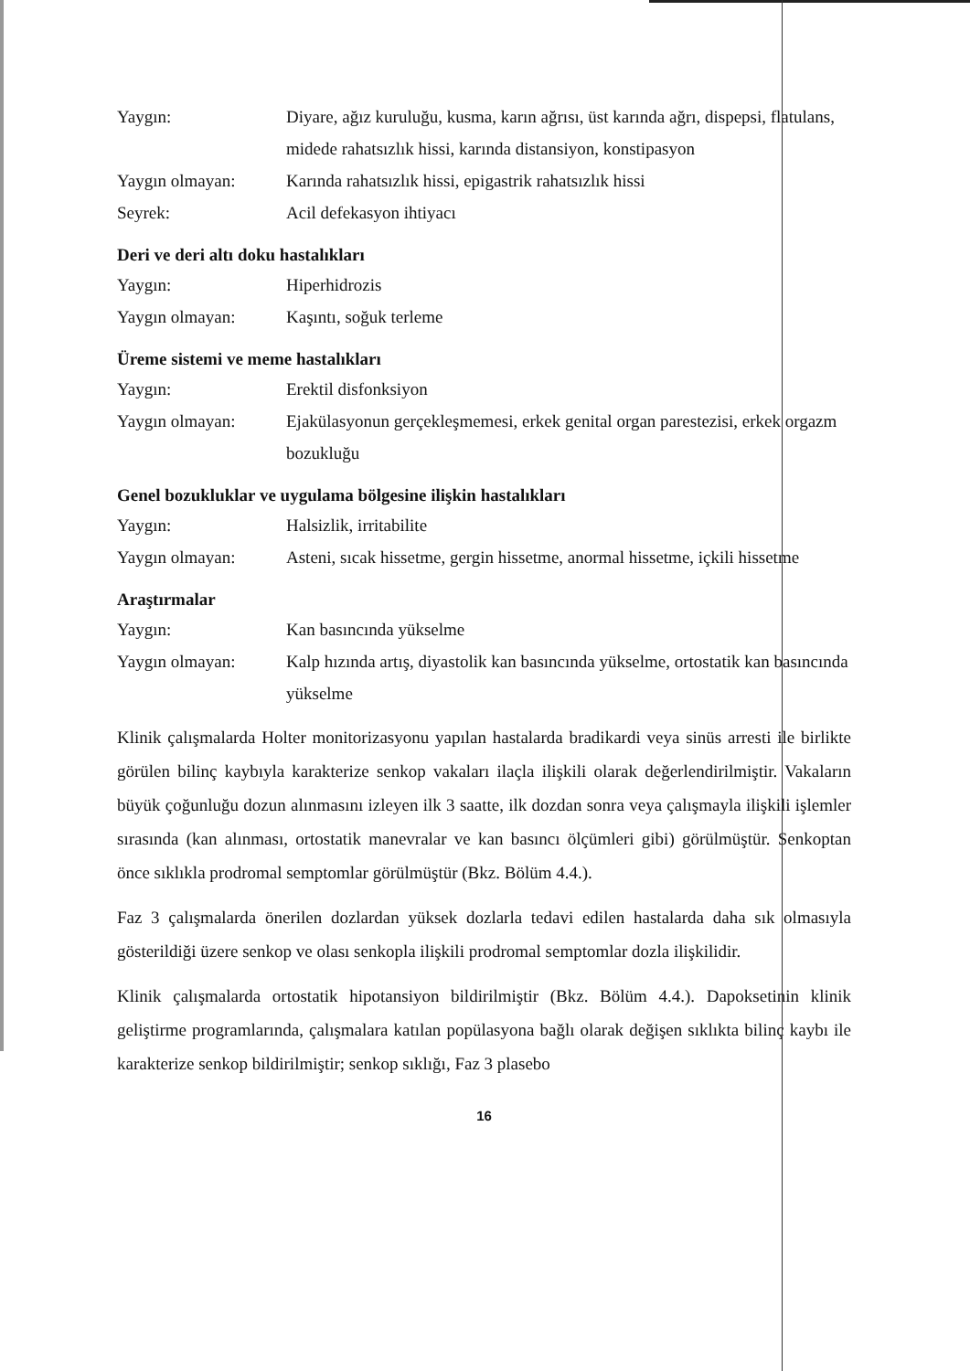Yaygın: Diyare, ağız kuruluğu, kusma, karın ağrısı, üst karında ağrı, dispepsi, flatulans, midede rahatsızlık hissi, karında distansiyon, konstipasyon
Yaygın olmayan: Karında rahatsızlık hissi, epigastrik rahatsızlık hissi
Seyrek: Acil defekasyon ihtiyacı
Deri ve deri altı doku hastalıkları
Yaygın: Hiperhidrozis
Yaygın olmayan: Kaşıntı, soğuk terleme
Üreme sistemi ve meme hastalıkları
Yaygın: Erektil disfonksiyon
Yaygın olmayan: Ejakülasyonun gerçekleşmemesi, erkek genital organ parestezisi, erkek orgazm bozukluğu
Genel bozukluklar ve uygulama bölgesine ilişkin hastalıkları
Yaygın: Halsizlik, irritabilite
Yaygın olmayan: Asteni, sıcak hissetme, gergin hissetme, anormal hissetme, içkili hissetme
Araştırmalar
Yaygın: Kan basıncında yükselme
Yaygın olmayan: Kalp hızında artış, diyastolik kan basıncında yükselme, ortostatik kan basıncında yükselme
Klinik çalışmalarda Holter monitorizasyonu yapılan hastalarda bradikardi veya sinüs arresti ile birlikte görülen bilinç kaybıyla karakterize senkop vakaları ilaçla ilişkili olarak değerlendirilmiştir. Vakaların büyük çoğunluğu dozun alınmasını izleyen ilk 3 saatte, ilk dozdan sonra veya çalışmayla ilişkili işlemler sırasında (kan alınması, ortostatik manevralar ve kan basıncı ölçümleri gibi) görülmüştür. Senkoptan önce sıklıkla prodromal semptomlar görülmüştür (Bkz. Bölüm 4.4.).
Faz 3 çalışmalarda önerilen dozlardan yüksek dozlarla tedavi edilen hastalarda daha sık olmasıyla gösterildiği üzere senkop ve olası senkopla ilişkili prodromal semptomlar dozla ilişkilidir.
Klinik çalışmalarda ortostatik hipotansiyon bildirilmiştir (Bkz. Bölüm 4.4.). Dapoksetinin klinik geliştirme programlarında, çalışmalara katılan popülasyona bağlı olarak değişen sıklıkta bilinç kaybı ile karakterize senkop bildirilmiştir; senkop sıklığı, Faz 3 plasebo
16